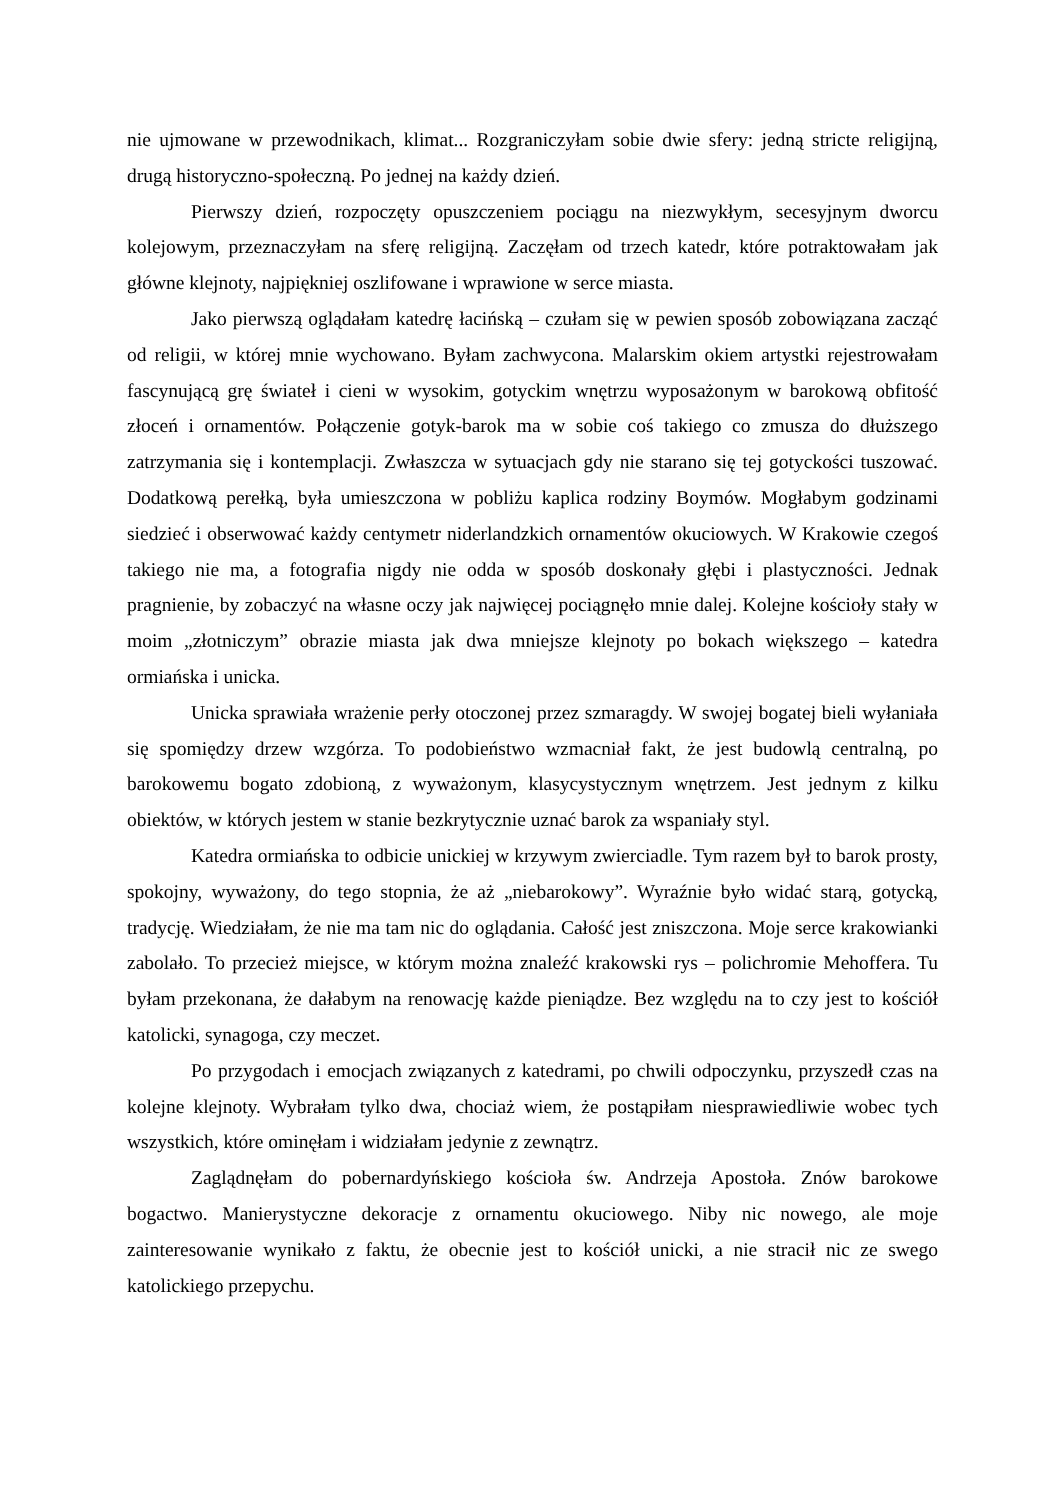nie ujmowane w przewodnikach, klimat... Rozgraniczyłam sobie dwie sfery: jedną stricte religijną, drugą historyczno-społeczną. Po jednej na każdy dzień.
Pierwszy dzień, rozpoczęty opuszczeniem pociągu na niezwykłym, secesyjnym dworcu kolejowym, przeznaczyłam na sferę religijną. Zaczęłam od trzech katedr, które potraktowałam jak główne klejnoty, najpiękniej oszlifowane i wprawione w serce miasta.
Jako pierwszą oglądałam katedrę łacińską – czułam się w pewien sposób zobowiązana zacząć od religii, w której mnie wychowano. Byłam zachwycona. Malarskim okiem artystki rejestrowałam fascynującą grę świateł i cieni w wysokim, gotyckim wnętrzu wyposażonym w barokową obfitość złoceń i ornamentów. Połączenie gotyk-barok ma w sobie coś takiego co zmusza do dłuższego zatrzymania się i kontemplacji. Zwłaszcza w sytuacjach gdy nie starano się tej gotyckości tuszować. Dodatkową perełką, była umieszczona w pobliżu kaplica rodziny Boymów. Mogłabym godzinami siedzieć i obserwować każdy centymetr niderlandzkich ornamentów okuciowych. W Krakowie czegoś takiego nie ma, a fotografia nigdy nie odda w sposób doskonały głębi i plastyczności. Jednak pragnienie, by zobaczyć na własne oczy jak najwięcej pociągnęło mnie dalej. Kolejne kościoły stały w moim „złotniczym” obrazie miasta jak dwa mniejsze klejnoty po bokach większego – katedra ormiańska i unicka.
Unicka sprawiała wrażenie perły otoczonej przez szmaragdy. W swojej bogatej bieli wyłaniała się spomiędzy drzew wzgórza. To podobieństwo wzmacniał fakt, że jest budowlą centralną, po barokowemu bogato zdobioną, z wyważonym, klasycystycznym wnętrzem. Jest jednym z kilku obiektów, w których jestem w stanie bezkrytycznie uznać barok za wspaniały styl.
Katedra ormiańska to odbicie unickiej w krzywym zwierciadle. Tym razem był to barok prosty, spokojny, wyważony, do tego stopnia, że aż „niebarokowy”. Wyraźnie było widać starą, gotycką, tradycję. Wiedziałam, że nie ma tam nic do oglądania. Całość jest zniszczona. Moje serce krakowianki zabolało. To przecież miejsce, w którym można znaleźć krakowski rys – polichromie Mehoffera. Tu byłam przekonana, że dałabym na renowację każde pieniądze. Bez względu na to czy jest to kościół katolicki, synagoga, czy meczet.
Po przygodach i emocjach związanych z katedrami, po chwili odpoczynku, przyszedł czas na kolejne klejnoty. Wybrałam tylko dwa, chociaż wiem, że postąpiłam niesprawiedliwie wobec tych wszystkich, które ominęłam i widziałam jedynie z zewnątrz.
Zaglądnęłam do pobernardyńskiego kościoła św. Andrzeja Apostoła. Znów barokowe bogactwo. Manierystyczne dekoracje z ornamentu okuciowego. Niby nic nowego, ale moje zainteresowanie wynikało z faktu, że obecnie jest to kościół unicki, a nie stracił nic ze swego katolickiego przepychu.